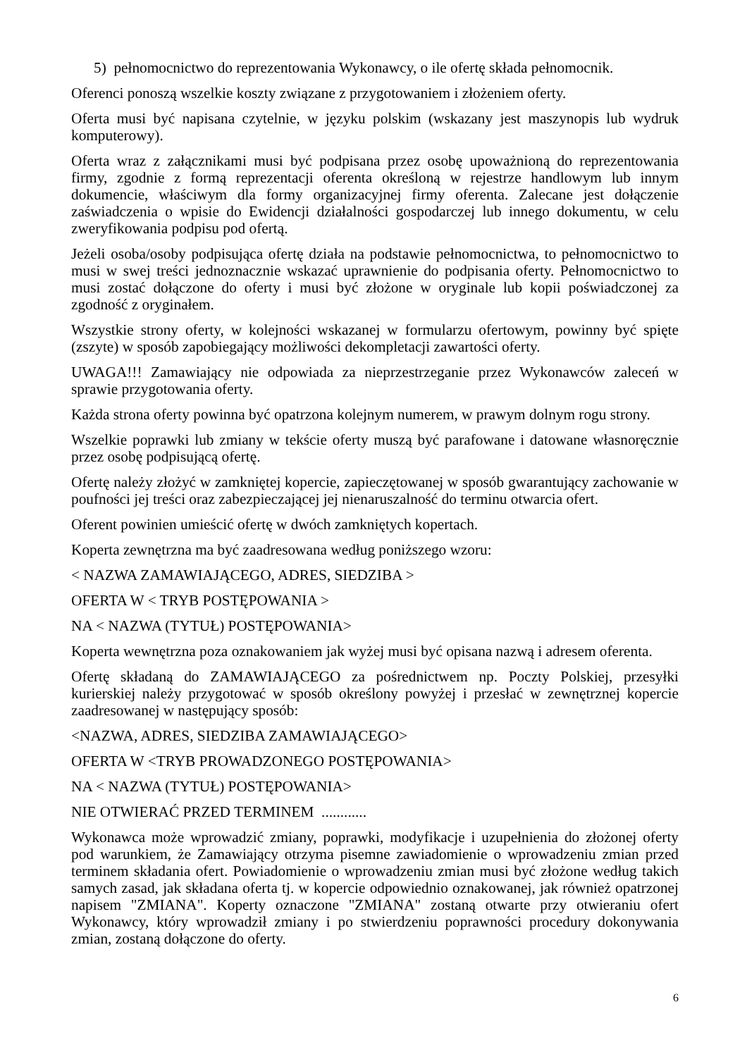5) pełnomocnictwo do reprezentowania Wykonawcy, o ile ofertę składa pełnomocnik.
Oferenci ponoszą wszelkie koszty związane z przygotowaniem i złożeniem oferty.
Oferta musi być napisana czytelnie, w języku polskim (wskazany jest maszynopis lub wydruk komputerowy).
Oferta wraz z załącznikami musi być podpisana przez osobę upoważnioną do reprezentowania firmy, zgodnie z formą reprezentacji oferenta określoną w rejestrze handlowym lub innym dokumencie, właściwym dla formy organizacyjnej firmy oferenta. Zalecane jest dołączenie zaświadczenia o wpisie do Ewidencji działalności gospodarczej lub innego dokumentu, w celu zweryfikowania podpisu pod ofertą.
Jeżeli osoba/osoby podpisująca ofertę działa na podstawie pełnomocnictwa, to pełnomocnictwo to musi w swej treści jednoznacznie wskazać uprawnienie do podpisania oferty. Pełnomocnictwo to musi zostać dołączone do oferty i musi być złożone w oryginale lub kopii poświadczonej za zgodność z oryginałem.
Wszystkie strony oferty, w kolejności wskazanej w formularzu ofertowym, powinny być spięte (zszyte) w sposób zapobiegający możliwości dekompletacji zawartości oferty.
UWAGA!!! Zamawiający nie odpowiada za nieprzestrzeganie przez Wykonawców zaleceń w sprawie przygotowania oferty.
Każda strona oferty powinna być opatrzona kolejnym numerem, w prawym dolnym rogu strony.
Wszelkie poprawki lub zmiany w tekście oferty muszą być parafowane i datowane własnoręcznie przez osobę podpisującą ofertę.
Ofertę należy złożyć w zamkniętej kopercie, zapieczętowanej w sposób gwarantujący zachowanie w poufności jej treści oraz zabezpieczającej jej nienaruszalność do terminu otwarcia ofert.
Oferent powinien umieścić ofertę w dwóch zamkniętych kopertach.
Koperta zewnętrzna ma być zaadresowana według poniższego wzoru:
< NAZWA ZAMAWIAJĄCEGO, ADRES, SIEDZIBA >
OFERTA W < TRYB POSTĘPOWANIA >
NA < NAZWA (TYTUŁ) POSTĘPOWANIA>
Koperta wewnętrzna poza oznakowaniem jak wyżej musi być opisana nazwą i adresem oferenta.
Ofertę składaną do ZAMAWIAJĄCEGO za pośrednictwem np. Poczty Polskiej, przesyłki kurierskiej należy przygotować w sposób określony powyżej i przesłać w zewnętrznej kopercie zaadresowanej w następujący sposób:
<NAZWA, ADRES, SIEDZIBA ZAMAWIAJĄCEGO>
OFERTA W <TRYB PROWADZONEGO POSTĘPOWANIA>
NA < NAZWA (TYTUŁ) POSTĘPOWANIA>
NIE OTWIERAĆ PRZED TERMINEM ............
Wykonawca może wprowadzić zmiany, poprawki, modyfikacje i uzupełnienia do złożonej oferty pod warunkiem, że Zamawiający otrzyma pisemne zawiadomienie o wprowadzeniu zmian przed terminem składania ofert. Powiadomienie o wprowadzeniu zmian musi być złożone według takich samych zasad, jak składana oferta tj. w kopercie odpowiednio oznakowanej, jak również opatrzonej napisem "ZMIANA". Koperty oznaczone "ZMIANA" zostaną otwarte przy otwieraniu ofert Wykonawcy, który wprowadził zmiany i po stwierdzeniu poprawności procedury dokonywania zmian, zostaną dołączone do oferty.
6